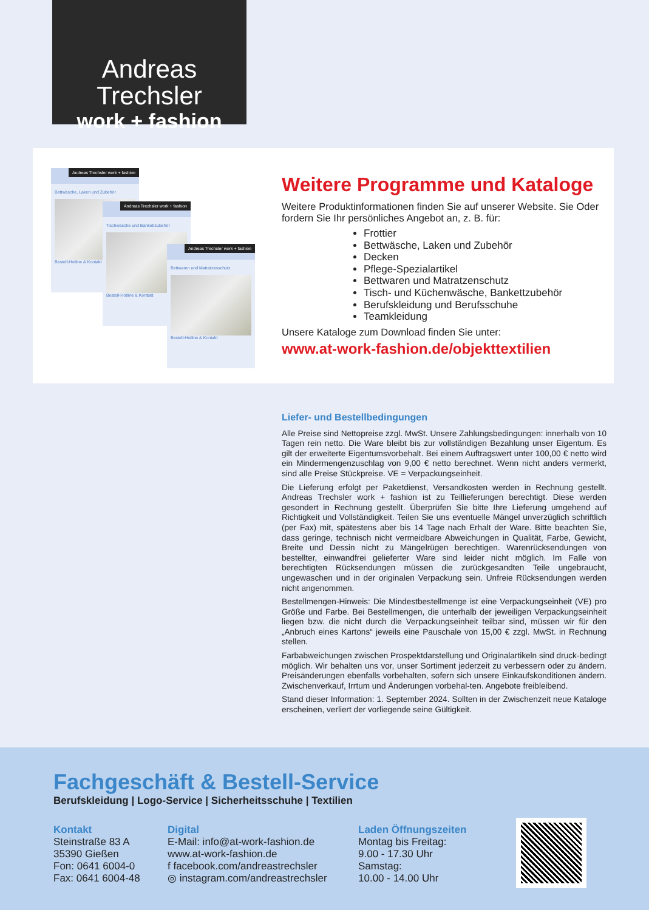Andreas Trechsler
work + fashion
Andreas Trechsler work + fashion
Bettwäsche, Laken und Zubehör
Bestell-Hotline & Kontakt
Andreas Trechsler work + fashion
Tischwäsche und Bankettzubehör
Bestell-Hotline & Kontakt
Andreas Trechsler work + fashion
Bettwaren und Matratzenschutz
Bestell-Hotline & Kontakt
Weitere Programme und Kataloge
Weitere Produktinformationen finden Sie auf unserer Website. Sie Oder fordern Sie Ihr persönliches Angebot an, z. B. für:
Frottier
Bettwäsche, Laken und Zubehör
Decken
Pflege-Spezialartikel
Bettwaren und Matratzenschutz
Tisch- und Küchenwäsche, Bankettzubehör
Berufskleidung und Berufsschuhe
Teamkleidung
Unsere Kataloge zum Download finden Sie unter:
www.at-work-fashion.de/objekttextilien
Liefer- und Bestellbedingungen
Alle Preise sind Nettopreise zzgl. MwSt. Unsere Zahlungsbedingungen: innerhalb von 10 Tagen rein netto. Die Ware bleibt bis zur vollständigen Bezahlung unser Eigentum. Es gilt der erweiterte Eigentumsvorbehalt. Bei einem Auftragswert unter 100,00 € netto wird ein Mindermengenzuschlag von 9,00 € netto berechnet. Wenn nicht anders vermerkt, sind alle Preise Stückpreise. VE = Verpackungseinheit.
Die Lieferung erfolgt per Paketdienst, Versandkosten werden in Rechnung gestellt. Andreas Trechsler work + fashion ist zu Teillieferungen berechtigt. Diese werden gesondert in Rechnung gestellt. Überprüfen Sie bitte Ihre Lieferung umgehend auf Richtigkeit und Vollständigkeit. Teilen Sie uns eventuelle Mängel unverzüglich schriftlich (per Fax) mit, spätestens aber bis 14 Tage nach Erhalt der Ware. Bitte beachten Sie, dass geringe, technisch nicht vermeidbare Abweichungen in Qualität, Farbe, Gewicht, Breite und Dessin nicht zu Mängelrügen berechtigen. Warenrücksendungen von bestellter, einwandfrei gelieferter Ware sind leider nicht möglich. Im Falle von berechtigten Rücksendungen müssen die zurückgesandten Teile ungebraucht, ungewaschen und in der originalen Verpackung sein. Unfreie Rücksendungen werden nicht angenommen.
Bestellmengen-Hinweis: Die Mindestbestellmenge ist eine Verpackungseinheit (VE) pro Größe und Farbe. Bei Bestellmengen, die unterhalb der jeweiligen Verpackungseinheit liegen bzw. die nicht durch die Verpackungseinheit teilbar sind, müssen wir für den „Anbruch eines Kartons“ jeweils eine Pauschale von 15,00 € zzgl. MwSt. in Rechnung stellen.
Farbabweichungen zwischen Prospektdarstellung und Originalartikeln sind druck-bedingt möglich. Wir behalten uns vor, unser Sortiment jederzeit zu verbessern oder zu ändern. Preisänderungen ebenfalls vorbehalten, sofern sich unsere Einkaufskonditionen ändern. Zwischenverkauf, Irrtum und Änderungen vorbehal-ten. Angebote freibleibend.
Stand dieser Information: 1. September 2024. Sollten in der Zwischenzeit neue Kataloge erscheinen, verliert der vorliegende seine Gültigkeit.
Fachgeschäft & Bestell-Service
Berufskleidung | Logo-Service | Sicherheitsschuhe | Textilien
Kontakt
Steinstraße 83 A
35390 Gießen
Fon: 0641 6004-0
Fax: 0641 6004-48
Digital
E-Mail: info@at-work-fashion.de
www.at-work-fashion.de
f facebook.com/andreastrechsler
◎ instagram.com/andreastrechsler
Laden Öffnungszeiten
Montag bis Freitag:
9.00 - 17.30 Uhr
Samstag:
10.00 - 14.00 Uhr